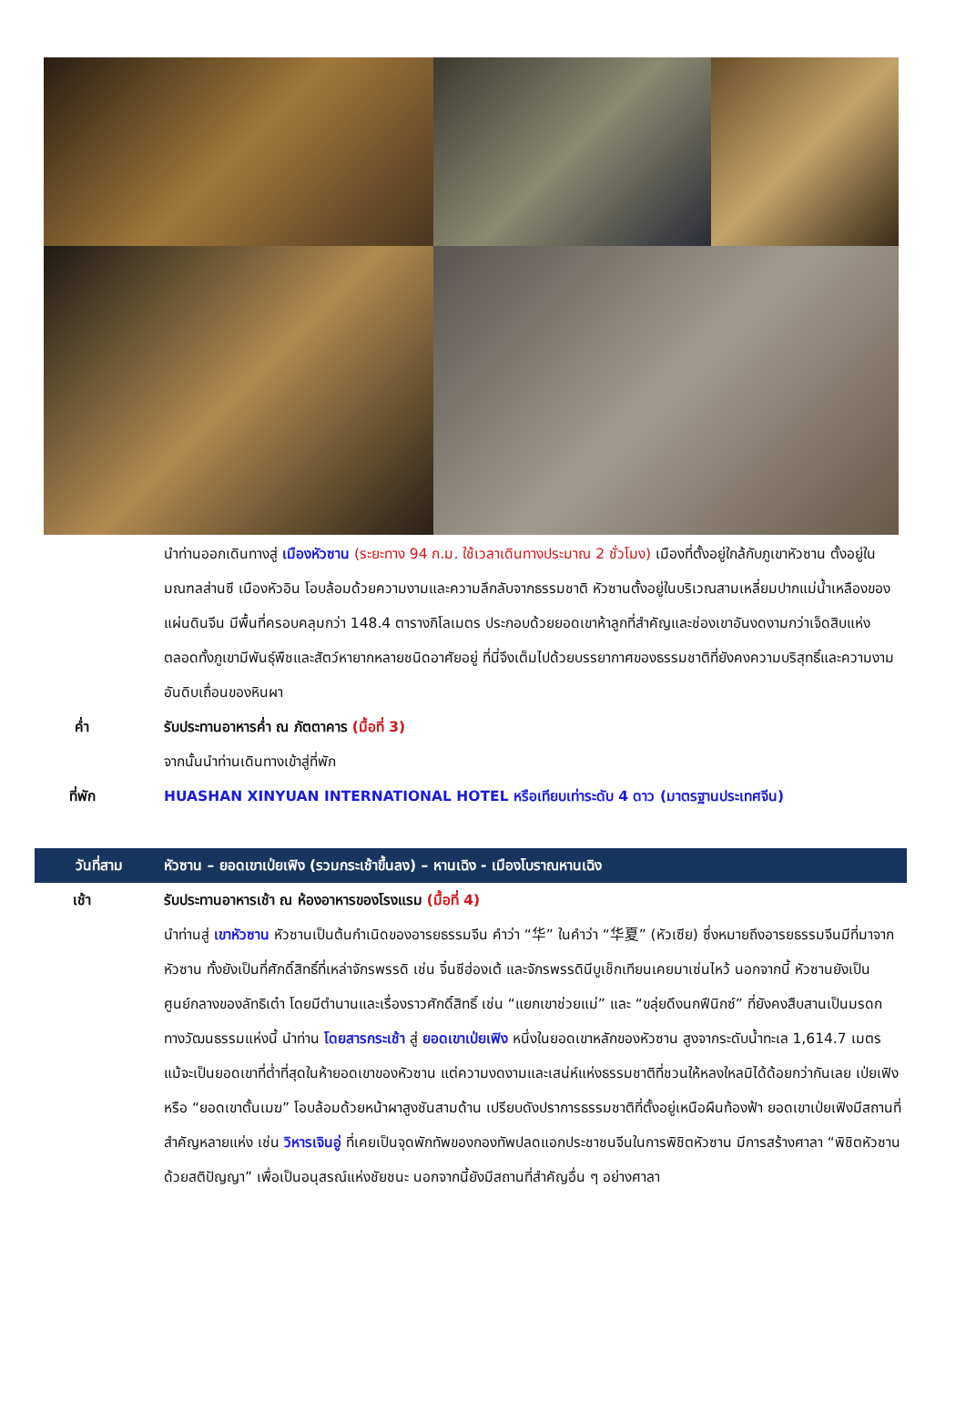นำท่านออกเดินทางสู่ เมืองหัวซาน (ระยะทาง 94 ก.ม. ใช้เวลาเดินทางประมาณ 2 ชั่วโมง) เมืองที่ตั้งอยู่ใกล้กับภูเขาหัวซาน ตั้งอยู่ในมณฑลส่านซี เมืองหัวอิน โอบล้อมด้วยความงามและความลึกลับจากธรรมชาติ หัวซานตั้งอยู่ในบริเวณสามเหลี่ยมปากแม่น้ำเหลืองของแผ่นดินจีน มีพื้นที่ครอบคลุมกว่า 148.4 ตารางกิโลเมตร ประกอบด้วยยอดเขาห้าลูกที่สำคัญและช่องเขาอันงดงามกว่าเจ็ดสิบแห่ง ตลอดทั้งภูเขามีพันธุ์พืชและสัตว์หายากหลายชนิดอาศัยอยู่ ที่นี่จึงเต็มไปด้วยบรรยากาศของธรรมชาติที่ยังคงความบริสุทธิ์และความงามอันดิบเถื่อนของหินผา
ค่ำ รับประทานอาหารค่ำ ณ ภัตตาคาร (มื้อที่ 3)
จากนั้นนำท่านเดินทางเข้าสู่ที่พัก
ที่พัก HUASHAN XINYUAN INTERNATIONAL HOTEL หรือเทียบเท่าระดับ 4 ดาว (มาตรฐานประเทศจีน)
วันที่สาม หัวซาน – ยอดเขาเป่ยเฟิง (รวมกระเช้าขึ้นลง) – หานเฉิง - เมืองโบราณหานเฉิง
เช้า รับประทานอาหารเช้า ณ ห้องอาหารของโรงแรม (มื้อที่ 4)
นำท่านสู่ เขาหัวซาน หัวซานเป็นต้นกำเนิดของอารยธรรมจีน คำว่า “华” ในคำว่า “华夏” (หัวเซีย) ซึ่งหมายถึงอารยธรรมจีนมีที่มาจากหัวซาน ทั้งยังเป็นที่ศักดิ์สิทธิ์ที่เหล่าจักรพรรดิ เช่น จิ๋นซีฮ่องเต้ และจักรพรรดินีบูเช็กเทียนเคยมาเซ่นไหว้ นอกจากนี้ หัวซานยังเป็นศูนย์กลางของลัทธิเต๋า โดยมีตำนานและเรื่องราวศักดิ์สิทธิ์ เช่น “แยกเขาช่วยแม่” และ “ขลุ่ยดึงนกฟีนิกซ์” ที่ยังคงสืบสานเป็นมรดกทางวัฒนธรรมแห่งนี้ นำท่าน โดยสารกระเช้า สู่ ยอดเขาเป่ยเฟิง หนึ่งในยอดเขาหลักของหัวซาน สูงจากระดับน้ำทะเล 1,614.7 เมตร แม้จะเป็นยอดเขาที่ต่ำที่สุดในห้ายอดเขาของหัวซาน แต่ความงดงามและเสน่ห์แห่งธรรมชาติที่ชวนให้หลงใหลมิได้ด้อยกว่ากันเลย เป่ยเฟิงหรือ “ยอดเขาตั้นเมฆ” โอบล้อมด้วยหน้าผาสูงชันสามด้าน เปรียบดังปราการธรรมชาติที่ตั้งอยู่เหนือผืนท้องฟ้า ยอดเขาเป่ยเฟิงมีสถานที่สำคัญหลายแห่ง เช่น วิหารเจินอู่ ที่เคยเป็นจุดพักทัพของกองทัพปลดแอกประชาชนจีนในการพิชิตหัวซาน มีการสร้างศาลา “พิชิตหัวซานด้วยสติปัญญา” เพื่อเป็นอนุสรณ์แห่งชัยชนะ นอกจากนี้ยังมีสถานที่สำคัญอื่น ๆ อย่างศาลา